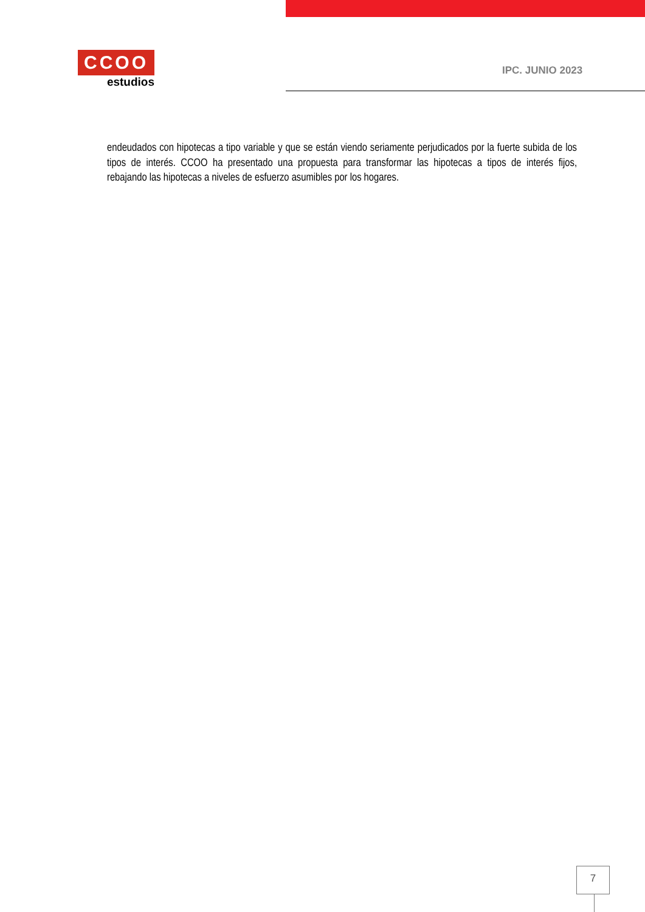CCOO
estudios
IPC. JUNIO 2023
endeudados con hipotecas a tipo variable y que se están viendo seriamente perjudicados por la fuerte subida de los tipos de interés. CCOO ha presentado una propuesta para transformar las hipotecas a tipos de interés fijos, rebajando las hipotecas a niveles de esfuerzo asumibles por los hogares.
7